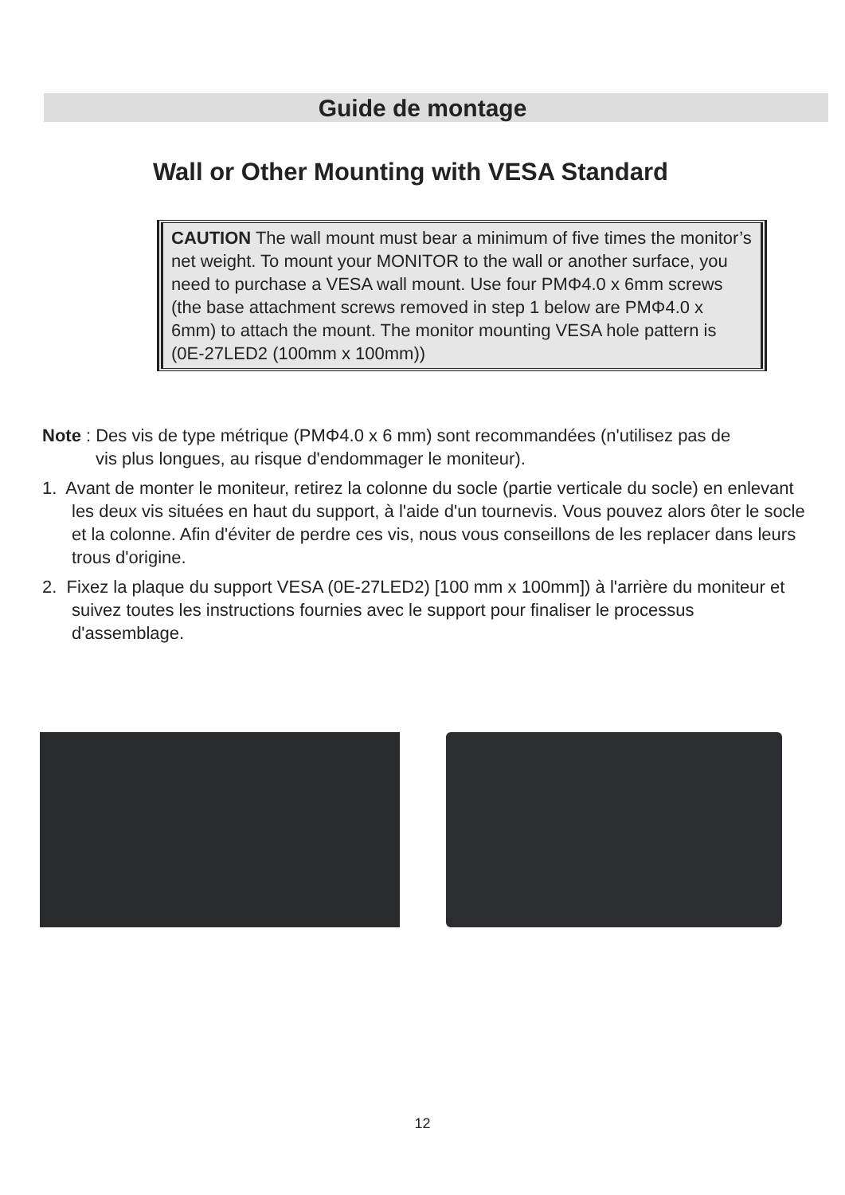Guide de montage
Wall or Other Mounting with VESA Standard
CAUTION The wall mount must bear a minimum of five times the monitor’s net weight. To mount your MONITOR to the wall or another surface, you need to purchase a VESA wall mount. Use four PMΦ4.0 x 6mm screws (the base attachment screws removed in step 1 below are PMΦ4.0 x 6mm) to attach the mount. The monitor mounting VESA hole pattern is
(0E-27LED2 (100mm x 100mm))
Note : Des vis de type métrique (PMΦ4.0 x 6 mm) sont recommandées (n'utilisez pas de
vis plus longues, au risque d'endommager le moniteur).
1. Avant de monter le moniteur, retirez la colonne du socle (partie verticale du socle) en enlevant les deux vis situées en haut du support, à l'aide d'un tournevis. Vous pouvez alors ôter le socle et la colonne. Afin d'éviter de perdre ces vis, nous vous conseillons de les replacer dans leurs trous d'origine.
2. Fixez la plaque du support VESA (0E-27LED2) [100 mm x 100mm]) à l'arrière du moniteur et suivez toutes les instructions fournies avec le support pour finaliser le processus d'assemblage.
12